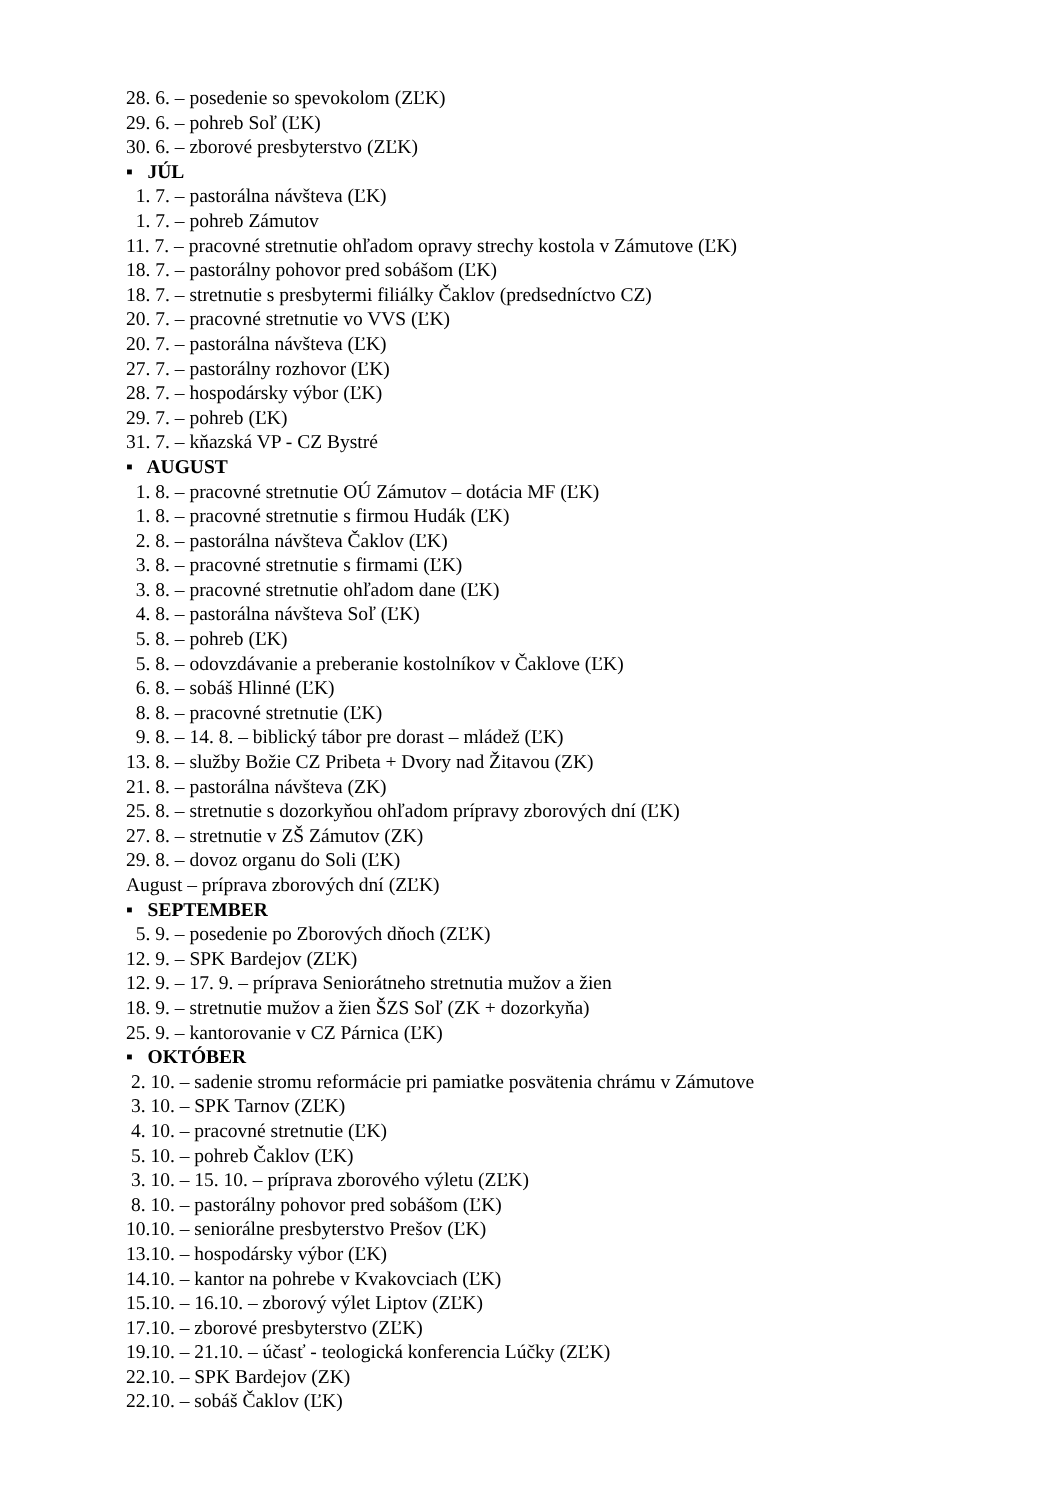28. 6. – posedenie so spevokolom (ZĽK)
29. 6. – pohreb Soľ (ĽK)
30. 6. – zborové presbyterstvo (ZĽK)
▪ JÚL
1. 7. – pastorálna návšteva (ĽK)
1. 7. – pohreb Zámutov
11. 7. – pracovné stretnutie ohľadom opravy strechy kostola v Zámutove (ĽK)
18. 7. – pastorálny pohovor pred sobášom (ĽK)
18. 7. – stretnutie s presbytermi filiálky Čaklov (predsedníctvo CZ)
20. 7. – pracovné stretnutie vo VVS (ĽK)
20. 7. – pastorálna návšteva (ĽK)
27. 7. – pastorálny rozhovor (ĽK)
28. 7. – hospodársky výbor (ĽK)
29. 7. – pohreb (ĽK)
31. 7. – kňazská VP - CZ Bystré
▪ AUGUST
1. 8. – pracovné stretnutie OÚ Zámutov – dotácia MF (ĽK)
1. 8. – pracovné stretnutie s firmou Hudák (ĽK)
2. 8. – pastorálna návšteva Čaklov (ĽK)
3. 8. – pracovné stretnutie s firmami (ĽK)
3. 8. – pracovné stretnutie ohľadom dane (ĽK)
4. 8. – pastorálna návšteva Soľ (ĽK)
5. 8. – pohreb (ĽK)
5. 8. – odovzdávanie a preberanie kostolníkov v Čaklove (ĽK)
6. 8. – sobáš Hlinné (ĽK)
8. 8. – pracovné stretnutie (ĽK)
9. 8. – 14. 8. – biblický tábor pre dorast – mládež (ĽK)
13. 8. – služby Božie CZ Pribeta + Dvory nad Žitavou (ZK)
21. 8. – pastorálna návšteva (ZK)
25. 8. – stretnutie s dozorkyňou ohľadom prípravy zborových dní (ĽK)
27. 8. – stretnutie v ZŠ Zámutov (ZK)
29. 8. – dovoz organu do Soli (ĽK)
August – príprava zborových dní (ZĽK)
▪ SEPTEMBER
5. 9. – posedenie po Zborových dňoch (ZĽK)
12. 9. – SPK Bardejov (ZĽK)
12. 9. – 17. 9. – príprava Seniorátneho stretnutia mužov a žien
18. 9. – stretnutie mužov a žien ŠZS Soľ (ZK + dozorkyňa)
25. 9. – kantorovanie v CZ Párnica (ĽK)
▪ OKTÓBER
2. 10. – sadenie stromu reformácie pri pamiatke posvätenia chrámu v Zámutove
3. 10. – SPK Tarnov (ZĽK)
4. 10. – pracovné stretnutie (ĽK)
5. 10. – pohreb Čaklov (ĽK)
3. 10. – 15. 10. – príprava zborového výletu (ZĽK)
8. 10. – pastorálny pohovor pred sobášom (ĽK)
10.10. – seniorálne presbyterstvo Prešov (ĽK)
13.10. – hospodársky výbor (ĽK)
14.10. – kantor na pohrebe v Kvakovciach (ĽK)
15.10. – 16.10. – zborový výlet Liptov (ZĽK)
17.10. – zborové presbyterstvo (ZĽK)
19.10. – 21.10. – účasť - teologická konferencia Lúčky (ZĽK)
22.10. – SPK Bardejov (ZK)
22.10. – sobáš Čaklov (ĽK)